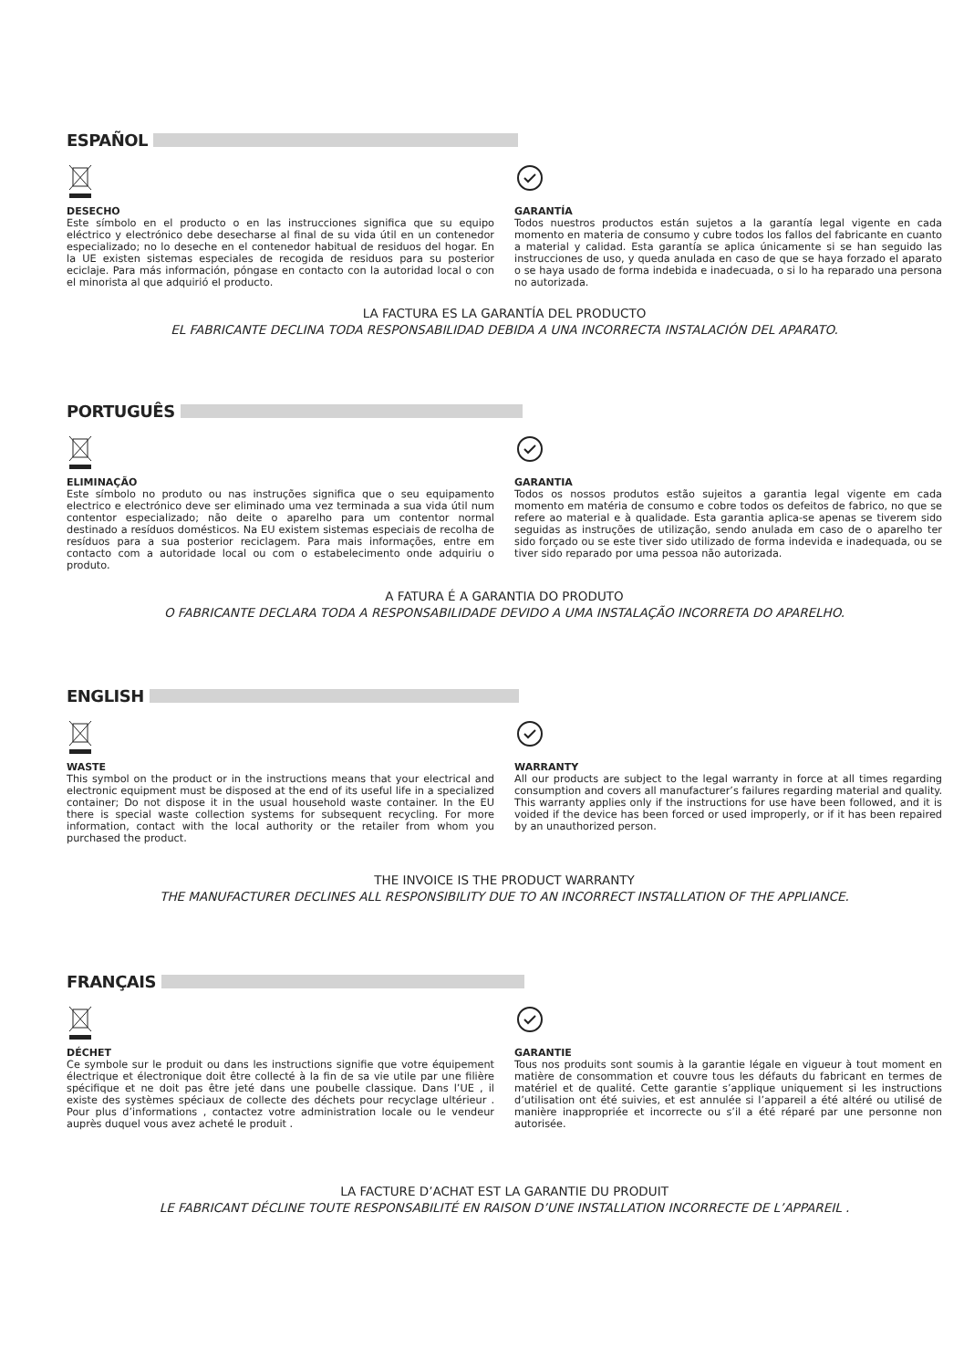ESPAÑOL
DESECHO
Este símbolo en el producto o en las instrucciones significa que su equipo eléctrico y electrónico debe desecharse al final de su vida útil en un contenedor especializado; no lo deseche en el contenedor habitual de residuos del hogar. En la UE existen sistemas especiales de recogida de residuos para su posterior eciclaje. Para más información, póngase en contacto con la autoridad local o con el minorista al que adquirió el producto.
GARANTÍA
Todos nuestros productos están sujetos a la garantía legal vigente en cada momento en materia de consumo y cubre todos los fallos del fabricante en cuanto a material y calidad. Esta garantía se aplica únicamente si se han seguido las instrucciones de uso, y queda anulada en caso de que se haya forzado el aparato o se haya usado de forma indebida e inadecuada, o si lo ha reparado una persona no autorizada.
LA FACTURA ES LA GARANTÍA DEL PRODUCTO
EL FABRICANTE DECLINA TODA RESPONSABILIDAD DEBIDA A UNA INCORRECTA INSTALACIÓN DEL APARATO.
PORTUGUÊS
ELIMINAÇÃO
Este símbolo no produto ou nas instruções significa que o seu equipamento electrico e electrónico deve ser eliminado uma vez terminada a sua vida útil num contentor especializado; não deite o aparelho para um contentor normal destinado a resíduos domésticos. Na EU existem sistemas especiais de recolha de resíduos para a sua posterior reciclagem. Para mais informações, entre em contacto com a autoridade local ou com o estabelecimento onde adquiriu o produto.
GARANTIA
Todos os nossos produtos estão sujeitos a garantia legal vigente em cada momento em matéria de consumo e cobre todos os defeitos de fabrico, no que se refere ao material e à qualidade. Esta garantia aplica-se apenas se tiverem sido seguidas as instruções de utilização, sendo anulada em caso de o aparelho ter sido forçado ou se este tiver sido utilizado de forma indevida e inadequada, ou se tiver sido reparado por uma pessoa não autorizada.
A FATURA É A GARANTIA DO PRODUTO
O FABRICANTE DECLARA TODA A RESPONSABILIDADE DEVIDO A UMA INSTALAÇÃO INCORRETA DO APARELHO.
ENGLISH
WASTE
This symbol on the product or in the instructions means that your electrical and electronic equipment must be disposed at the end of its useful life in a specialized container; Do not dispose it in the usual household waste container. In the EU there is special waste collection systems for subsequent recycling. For more information, contact with the local authority or the retailer from whom you purchased the product.
WARRANTY
All our products are subject to the legal warranty in force at all times regarding consumption and covers all manufacturer’s failures regarding material and quality. This warranty applies only if the instructions for use have been followed, and it is voided if the device has been forced or used improperly, or if it has been repaired by an unauthorized person.
THE INVOICE IS THE PRODUCT WARRANTY
THE MANUFACTURER DECLINES ALL RESPONSIBILITY DUE TO AN INCORRECT INSTALLATION OF THE APPLIANCE.
FRANÇAIS
DÉCHET
Ce symbole sur le produit ou dans les instructions signifie que votre équipement électrique et électronique doit être collecté à la fin de sa vie utile par une filière spécifique et ne doit pas être jeté dans une poubelle classique. Dans l’UE , il existe des systèmes spéciaux de collecte des déchets pour recyclage ultérieur . Pour plus d’informations , contactez votre administration locale ou le vendeur auprès duquel vous avez acheté le produit .
GARANTIE
Tous nos produits sont soumis à la garantie légale en vigueur à tout moment en matière de consommation et couvre tous les défauts du fabricant en termes de matériel et de qualité. Cette garantie s’applique uniquement si les instructions d’utilisation ont été suivies, et est annulée si l’appareil a été altéré ou utilisé de manière inappropriée et incorrecte ou s’il a été réparé par une personne non autorisée.
LA FACTURE D’ACHAT EST LA GARANTIE DU PRODUIT
LE FABRICANT DÉCLINE TOUTE RESPONSABILITÉ EN RAISON D’UNE INSTALLATION INCORRECTE DE L’APPAREIL .